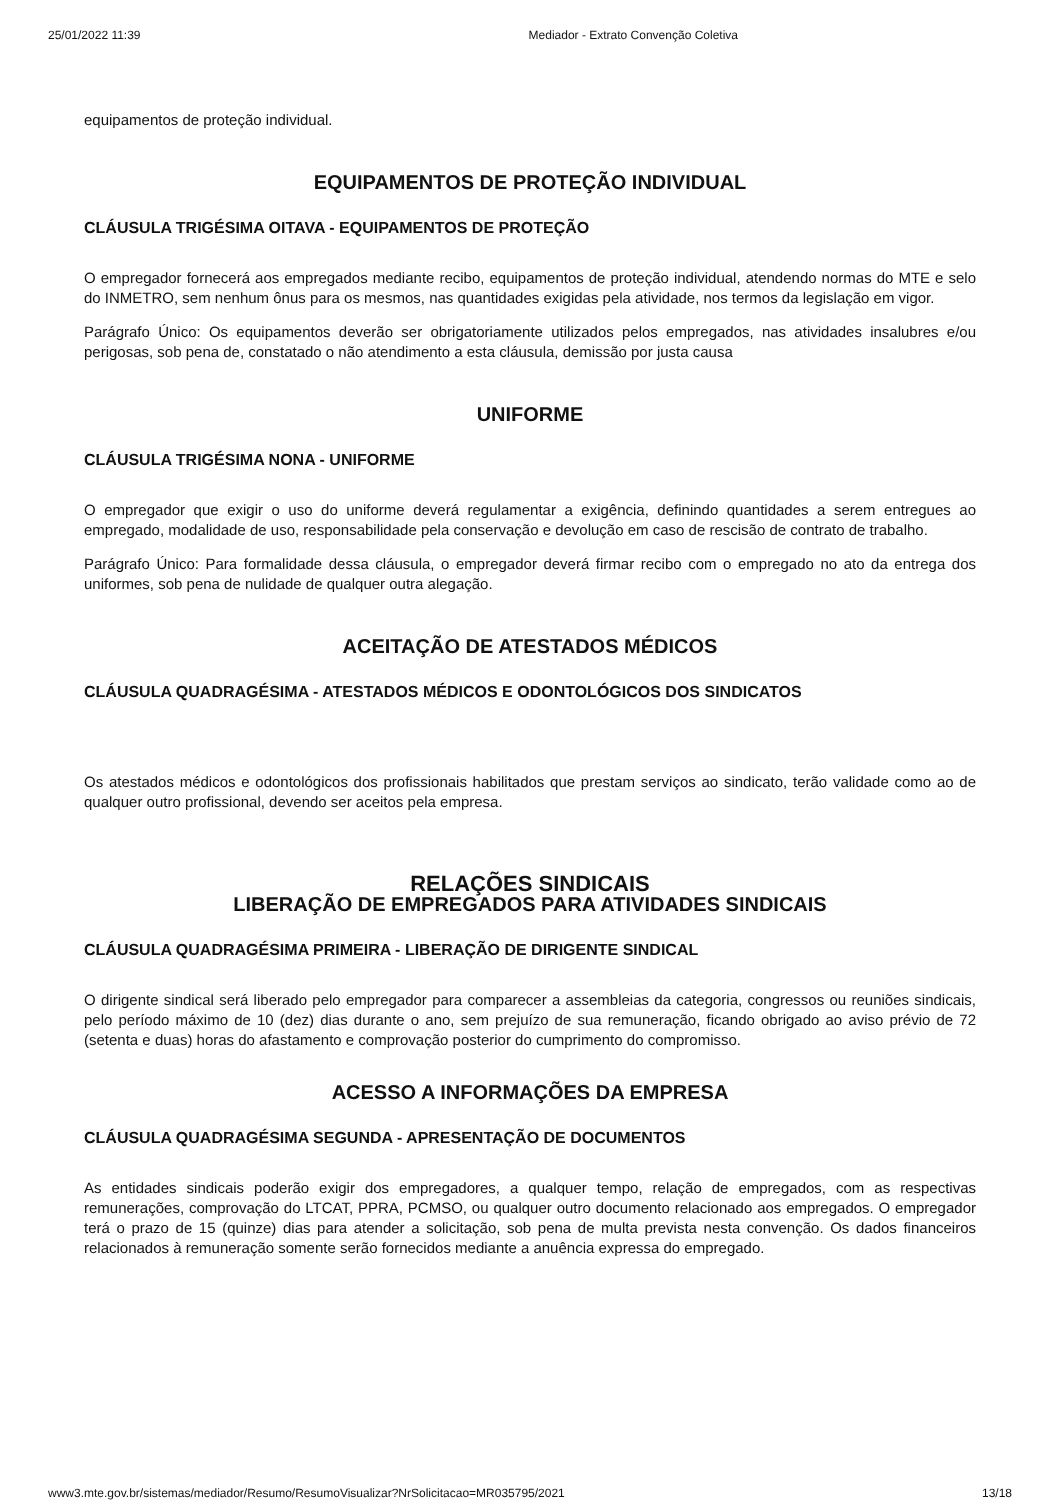25/01/2022 11:39 Mediador - Extrato Convenção Coletiva
equipamentos de proteção individual.
EQUIPAMENTOS DE PROTEÇÃO INDIVIDUAL
CLÁUSULA TRIGÉSIMA OITAVA - EQUIPAMENTOS DE PROTEÇÃO
O empregador fornecerá aos empregados mediante recibo, equipamentos de proteção individual, atendendo normas do MTE e selo do INMETRO, sem nenhum ônus para os mesmos, nas quantidades exigidas pela atividade, nos termos da legislação em vigor.
Parágrafo Único: Os equipamentos deverão ser obrigatoriamente utilizados pelos empregados, nas atividades insalubres e/ou perigosas, sob pena de, constatado o não atendimento a esta cláusula, demissão por justa causa
UNIFORME
CLÁUSULA TRIGÉSIMA NONA - UNIFORME
O empregador que exigir o uso do uniforme deverá regulamentar a exigência, definindo quantidades a serem entregues ao empregado, modalidade de uso, responsabilidade pela conservação e devolução em caso de rescisão de contrato de trabalho.
Parágrafo Único: Para formalidade dessa cláusula, o empregador deverá firmar recibo com o empregado no ato da entrega dos uniformes, sob pena de nulidade de qualquer outra alegação.
ACEITAÇÃO DE ATESTADOS MÉDICOS
CLÁUSULA QUADRAGÉSIMA - ATESTADOS MÉDICOS E ODONTOLÓGICOS DOS SINDICATOS
Os atestados médicos e odontológicos dos profissionais habilitados que prestam serviços ao sindicato, terão validade como ao de qualquer outro profissional, devendo ser aceitos pela empresa.
RELAÇÕES SINDICAIS
LIBERAÇÃO DE EMPREGADOS PARA ATIVIDADES SINDICAIS
CLÁUSULA QUADRAGÉSIMA PRIMEIRA - LIBERAÇÃO DE DIRIGENTE SINDICAL
O dirigente sindical será liberado pelo empregador para comparecer a assembleias da categoria, congressos ou reuniões sindicais, pelo período máximo de 10 (dez) dias durante o ano, sem prejuízo de sua remuneração, ficando obrigado ao aviso prévio de 72 (setenta e duas) horas do afastamento e comprovação posterior do cumprimento do compromisso.
ACESSO A INFORMAÇÕES DA EMPRESA
CLÁUSULA QUADRAGÉSIMA SEGUNDA - APRESENTAÇÃO DE DOCUMENTOS
As entidades sindicais poderão exigir dos empregadores, a qualquer tempo, relação de empregados, com as respectivas remunerações, comprovação do LTCAT, PPRA, PCMSO, ou qualquer outro documento relacionado aos empregados. O empregador terá o prazo de 15 (quinze) dias para atender a solicitação, sob pena de multa prevista nesta convenção. Os dados financeiros relacionados à remuneração somente serão fornecidos mediante a anuência expressa do empregado.
www3.mte.gov.br/sistemas/mediador/Resumo/ResumoVisualizar?NrSolicitacao=MR035795/2021 13/18